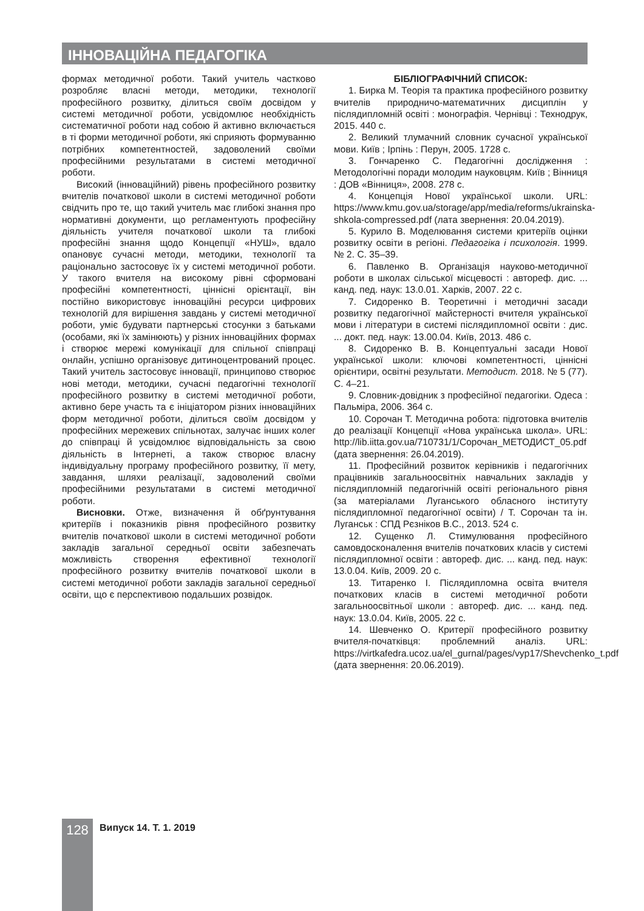ІННОВАЦІЙНА ПЕДАГОГІКА
формах методичної роботи. Такий учитель частково розробляє власні методи, методики, технології професійного розвитку, ділиться своїм досвідом у системі методичної роботи, усвідомлює необхідність систематичної роботи над собою й активно включається в ті форми методичної роботи, які сприяють формуванню потрібних компетентностей, задоволений своїми професійними результатами в системі методичної роботи.
Високий (інноваційний) рівень професійного розвитку вчителів початкової школи в системі методичної роботи свідчить про те, що такий учитель має глибокі знання про нормативні документи, що регламентують професійну діяльність учителя початкової школи та глибокі професійні знання щодо Концепції «НУШ», вдало опановує сучасні методи, методики, технології та раціонально застосовує їх у системі методичної роботи. У такого вчителя на високому рівні сформовані професійні компетентності, ціннісні орієнтації, він постійно використовує інноваційні ресурси цифрових технологій для вирішення завдань у системі методичної роботи, уміє будувати партнерські стосунки з батьками (особами, які їх замінюють) у різних інноваційних формах і створює мережі комунікації для спільної співпраці онлайн, успішно організовує дитиноцентрований процес. Такий учитель застосовує інновації, принципово створює нові методи, методики, сучасні педагогічні технології професійного розвитку в системі методичної роботи, активно бере участь та є ініціатором різних інноваційних форм методичної роботи, ділиться своїм досвідом у професійних мережевих спільнотах, залучає інших колег до співпраці й усвідомлює відповідальність за свою діяльність в Інтернеті, а також створює власну індивідуальну програму професійного розвитку, її мету, завдання, шляхи реалізації, задоволений своїми професійними результатами в системі методичної роботи.
Висновки. Отже, визначення й обґрунтування критеріїв і показників рівня професійного розвитку вчителів початкової школи в системі методичної роботи закладів загальної середньої освіти забезпечать можливість створення ефективної технології професійного розвитку вчителів початкової школи в системі методичної роботи закладів загальної середньої освіти, що є перспективою подальших розвідок.
БІБЛІОГРАФІЧНИЙ СПИСОК:
1. Бирка М. Теорія та практика професійного розвитку вчителів природничо-математичних дисциплін у післядипломній освіті : монографія. Чернівці : Технодрук, 2015. 440 с.
2. Великий тлумачний словник сучасної української мови. Київ ; Ірпінь : Перун, 2005. 1728 с.
3. Гончаренко С. Педагогічні дослідження : Методологічні поради молодим науковцям. Київ ; Вінниця : ДОВ «Вінниця», 2008. 278 с.
4. Концепція Нової української школи. URL: https://www.kmu.gov.ua/storage/app/media/reforms/ukrainska-shkola-compressed.pdf (лата звернення: 20.04.2019).
5. Курило В. Моделювання системи критеріїв оцінки розвитку освіти в регіоні. Педагогіка і психологія. 1999. № 2. С. 35–39.
6. Павленко В. Організація науково-методичної роботи в школах сільської місцевості : автореф. дис. ... канд. пед. наук: 13.0.01. Харків, 2007. 22 с.
7. Сидоренко В. Теоретичні і методичні засади розвитку педагогічної майстерності вчителя української мови і літератури в системі післядипломної освіти : дис. ... докт. пед. наук: 13.00.04. Київ, 2013. 486 с.
8. Сидоренко В. В. Концептуальні засади Нової української школи: ключові компетентності, ціннісні орієнтири, освітні результати. Методист. 2018. № 5 (77). С. 4–21.
9. Словник-довідник з професійної педагогіки. Одеса : Пальміра, 2006. 364 с.
10. Сорочан Т. Методична робота: підготовка вчителів до реалізації Концепції «Нова українська школа». URL: http://lib.iitta.gov.ua/710731/1/Сорочан_МЕТОДИСТ_05.pdf (дата звернення: 26.04.2019).
11. Професійний розвиток керівників і педагогічних працівників загальноосвітніх навчальних закладів у післядипломній педагогічній освіті регіонального рівня (за матеріалами Луганського обласного інституту післядипломної педагогічної освіти) / Т. Сорочан та ін. Луганськ : СПД Рєзніков В.С., 2013. 524 с.
12. Сущенко Л. Стимулювання професійного самовдосконалення вчителів початкових класів у системі післядипломної освіти : автореф. дис. ... канд. пед. наук: 13.0.04. Київ, 2009. 20 с.
13. Титаренко І. Післядипломна освіта вчителя початкових класів в системі методичної роботи загальноосвітньої школи : автореф. дис. ... канд. пед. наук: 13.0.04. Київ, 2005. 22 с.
14. Шевченко О. Критерії професійного розвитку вчителя-початківця: проблемний аналіз. URL: https://virtkafedra.ucoz.ua/el_gurnal/pages/vyp17/Shevchenko_t.pdf (дата звернення: 20.06.2019).
128 Випуск 14. Т. 1. 2019